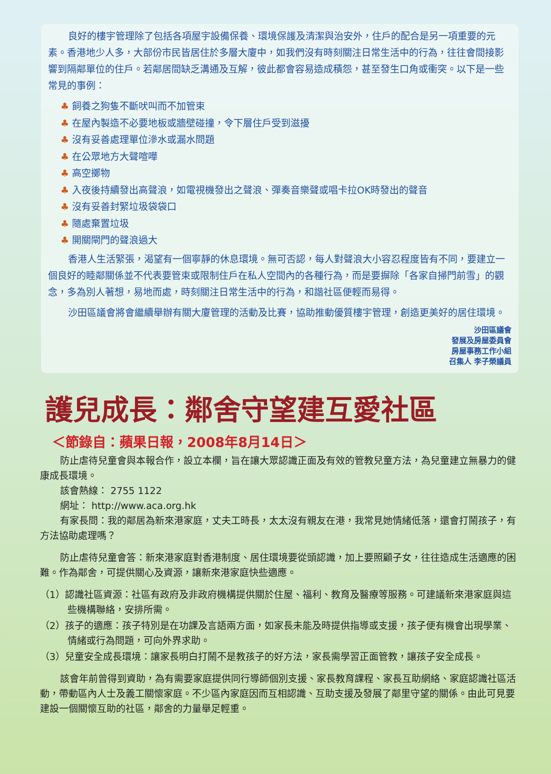良好的樓宇管理除了包括各項屋宇設備保養、環境保護及清潔與治安外，住戶的配合是另一項重要的元素。香港地少人多，大部份市民皆居住於多層大廈中，如我們沒有時刻關注日常生活中的行為，往往會間接影響到隔鄰單位的住戶。若鄰居間缺乏溝通及互解，彼此都會容易造成積怨，甚至發生口角或衝突。以下是一些常見的事例：
♣ 飼養之狗隻不斷吠叫而不加管束
♣ 在屋內製造不必要地板或牆壁碰撞，令下層住戶受到滋擾
♣ 沒有妥善處理單位滲水或漏水問題
♣ 在公眾地方大聲喧嘩
♣ 高空擲物
♣ 入夜後持續發出高聲浪，如電視機發出之聲浪、彈奏音樂聲或唱卡拉OK時發出的聲音
♣ 沒有妥善封緊垃圾袋袋口
♣ 隨處棄置垃圾
♣ 開關閘門的聲浪過大
香港人生活緊張，渴望有一個寧靜的休息環境。無可否認，每人對聲浪大小容忍程度皆有不同，要建立一個良好的睦鄰關係並不代表要管束或限制住戶在私人空間內的各種行為，而是要摒除「各家自掃門前雪」的觀念，多為別人著想，易地而處，時刻關注日常生活中的行為，和諧社區便輕而易得。
沙田區議會將會繼續舉辦有關大廈管理的活動及比賽，協助推動優質樓宇管理，創造更美好的居住環境。
沙田區議會
發展及房屋委員會
房屋事務工作小組
召集人 李子榮議員
護兒成長：鄰舍守望建互愛社區
＜節錄自：蘋果日報，2008年8月14日＞
防止虐待兒童會與本報合作，設立本欄，旨在讓大眾認識正面及有效的管教兒童方法，為兒童建立無暴力的健康成長環境。
該會熱線： 2755 1122
網址： http://www.aca.org.hk
有家長問：我的鄰居為新來港家庭，丈夫工時長，太太沒有親友在港，我常見她情緒低落，還會打鬧孩子，有方法協助處理嗎？
防止虐待兒童會答：新來港家庭對香港制度、居住環境要從頭認識，加上要照顧子女，往往造成生活適應的困難。作為鄰舍，可提供關心及資源，讓新來港家庭快些適應。
（1）認識社區資源：社區有政府及非政府機構提供關於住屋、福利、教育及醫療等服務。可建議新來港家庭與這些機構聯絡，安排所需。
（2）孩子的適應：孩子特別是在功課及言語兩方面，如家長未能及時提供指導或支援，孩子便有機會出現學業、情緒或行為問題，可向外界求助。
（3）兒童安全成長環境：讓家長明白打鬧不是教孩子的好方法，家長需學習正面管教，讓孩子安全成長。
該會年前曾得到資助，為有需要家庭提供同行導師個別支援、家長教育課程、家長互助網絡、家庭認識社區活動，帶動區內人士及義工關懷家庭。不少區內家庭因而互相認識、互助支援及發展了鄰里守望的關係。由此可見要建設一個關懷互助的社區，鄰舍的力量舉足輕重。